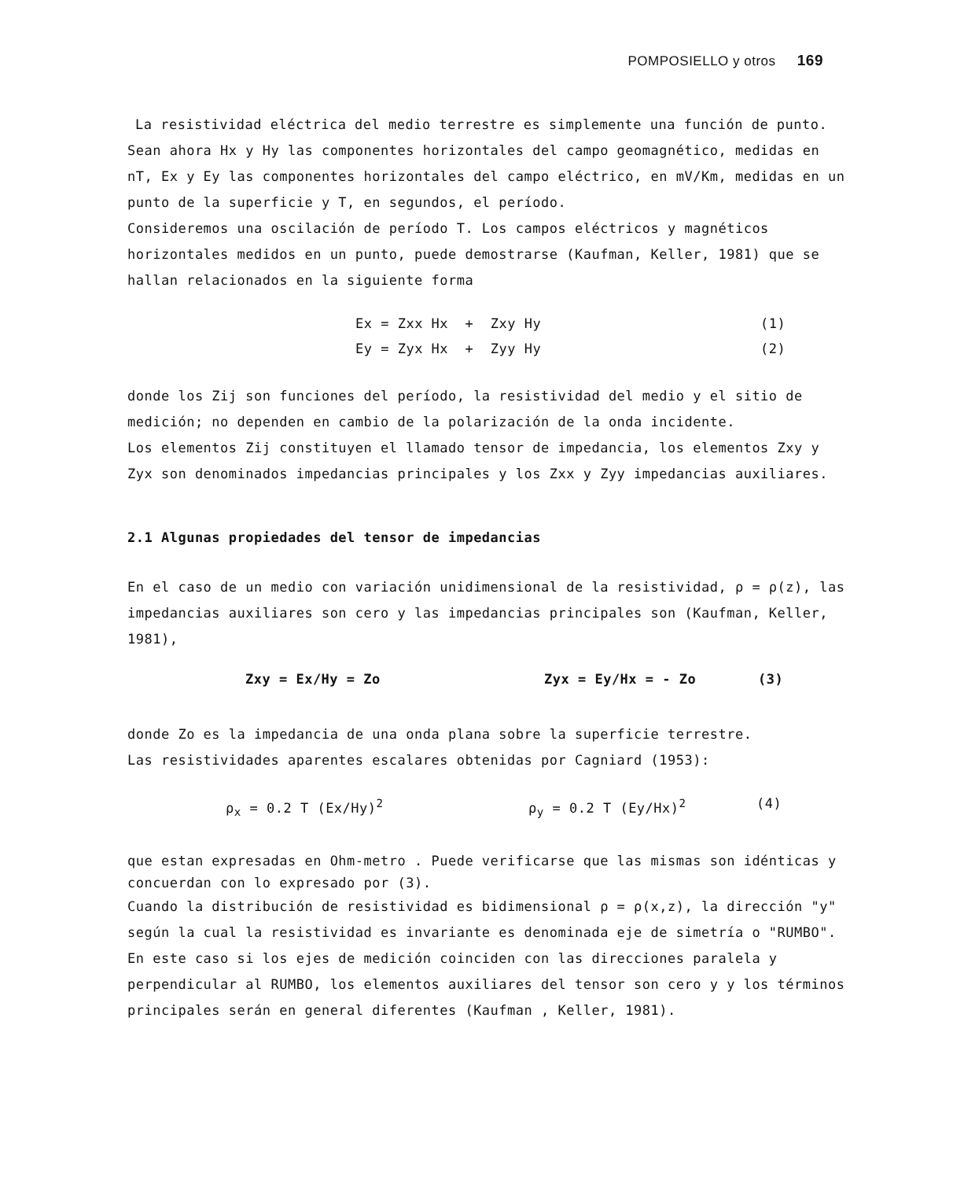POMPOSIELLO y otros 169
La resistividad eléctrica del medio terrestre es simplemente una función de punto.
Sean ahora Hx y Hy las componentes horizontales del campo geomagnético, medidas en nT, Ex y Ey las componentes horizontales del campo eléctrico, en mV/Km, medidas en un punto de la superficie y T, en segundos, el período.
Consideremos una oscilación de período T. Los campos eléctricos y magnéticos horizontales medidos en un punto, puede demostrarse (Kaufman, Keller, 1981) que se hallan relacionados en la siguiente forma
Ex = Zxx Hx + Zxy Hy (1)
Ey = Zyx Hx + Zyy Hy (2)
donde los Zij son funciones del período, la resistividad del medio y el sitio de medición; no dependen en cambio de la polarización de la onda incidente.
Los elementos Zij constituyen el llamado tensor de impedancia, los elementos Zxy y Zyx son denominados impedancias principales y los Zxx y Zyy impedancias auxiliares.
2.1 Algunas propiedades del tensor de impedancias
En el caso de un medio con variación unidimensional de la resistividad, ρ = ρ(z), las impedancias auxiliares son cero y las impedancias principales son (Kaufman, Keller, 1981),
Zxy = Ex/Hy = Zo Zyx = Ey/Hx = - Zo (3)
donde Zo es la impedancia de una onda plana sobre la superficie terrestre.
Las resistividades aparentes escalares obtenidas por Cagniard (1953):
ρ<sub>x</sub> = 0.2 T (Ex/Hy)<sup>2</sup> ρ<sub>y</sub> = 0.2 T (Ey/Hx)<sup>2</sup> (4)
que estan expresadas en Ohm-metro . Puede verificarse que las mismas son idénticas y concuerdan con lo expresado por (3).
Cuando la distribución de resistividad es bidimensional ρ = ρ(x,z), la dirección "y" según la cual la resistividad es invariante es denominada eje de simetría o "RUMBO". En este caso si los ejes de medición coinciden con las direcciones paralela y perpendicular al RUMBO, los elementos auxiliares del tensor son cero y y los términos principales serán en general diferentes (Kaufman , Keller, 1981).